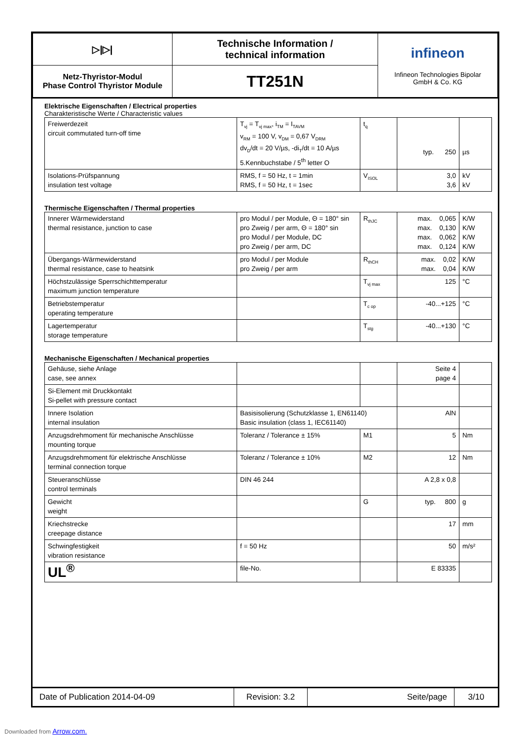| ▷/▷/ | Technische Information / technical information | infineon Infineon Technologies Bipolar GmbH & Co. KG |
| Netz-Thyristor-Modul Phase Control Thyristor Module | TT251N | |
Elektrische Eigenschaften / Electrical properties
Charakteristische Werte / Characteristic values
| Freiwerdezeit circuit commutated turn-off time | T<sub>vj</sub> = T<sub>vj max</sub>, i<sub>TM</sub> = I<sub>TAVM</sub> v<sub>RM</sub> = 100 V, v<sub>DM</sub> = 0,67 V<sub>DRM</sub> dv<sub>D</sub>/dt = 20 V/µs, -di<sub>T</sub>/dt = 10 A/µs 5.Kennbuchstabe / 5<sup>th</sup> letter O | t<sub>q</sub> | typ. 250 | µs |
| Isolations-Prüfspannung insulation test voltage | RMS, f = 50 Hz, t = 1min RMS, f = 50 Hz, t = 1sec | V<sub>ISOL</sub> | 3,0 3,6 | kV kV |
Thermische Eigenschaften / Thermal properties
| Innerer Wärmewiderstand thermal resistance, junction to case | pro Modul / per Module, Θ = 180° sin pro Zweig / per arm, Θ = 180° sin pro Modul / per Module, DC pro Zweig / per arm, DC | R<sub>thJC</sub> | max. 0,065 max. 0,130 max. 0,062 max. 0,124 | K/W K/W K/W K/W |
| Übergangs-Wärmewiderstand thermal resistance, case to heatsink | pro Modul / per Module pro Zweig / per arm | R<sub>thCH</sub> | max. 0,02 max. 0,04 | K/W K/W |
| Höchstzulässige Sperrschichttemperatur maximum junction temperature | | T<sub>vj max</sub> | 125 | °C |
| Betriebstemperatur operating temperature | | T<sub>c op</sub> | -40...+125 | °C |
| Lagertemperatur storage temperature | | T<sub>stg</sub> | -40...+130 | °C |
Mechanische Eigenschaften / Mechanical properties
| Gehäuse, siehe Anlage case, see annex | | | Seite 4 page 4 | |
| Si-Element mit Druckkontakt Si-pellet with pressure contact | | | | |
| Innere Isolation internal insulation | Basisisolierung (Schutzklasse 1, EN61140) Basic insulation (class 1, IEC61140) | | AlN | |
| Anzugsdrehmoment für mechanische Anschlüsse mounting torque | Toleranz / Tolerance ± 15% | M1 | 5 | Nm |
| Anzugsdrehmoment für elektrische Anschlüsse terminal connection torque | Toleranz / Tolerance ± 10% | M2 | 12 | Nm |
| Steueranschlüsse control terminals | DIN 46 244 | | A 2,8 x 0,8 | |
| Gewicht weight | | G | typ. 800 | g |
| Kriechstrecke creepage distance | | | 17 | mm |
| Schwingfestigkeit vibration resistance | f = 50 Hz | | 50 | m/s² |
| UL<sup>®</sup> | file-No. | | E 83335 | |
| Date of Publication 2014-04-09 | Revision: 3.2 | Seite/page | 3/10 |
Downloaded from Arrow.com.